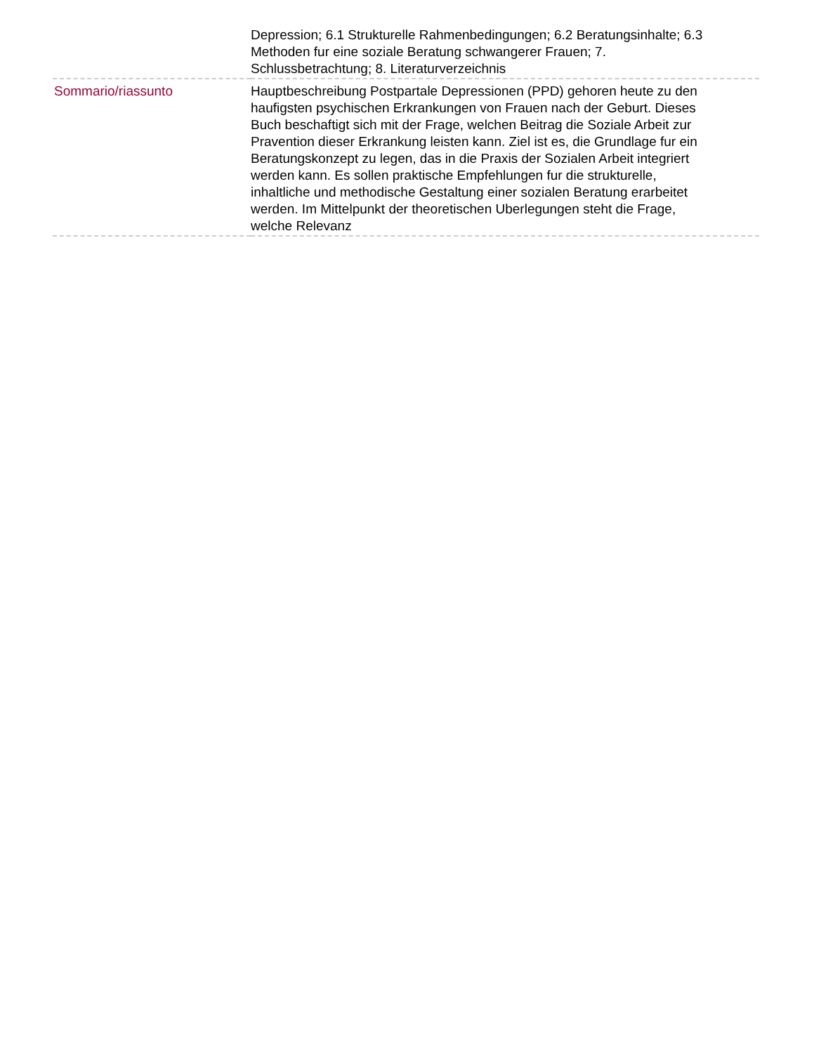| | Depression; 6.1 Strukturelle Rahmenbedingungen; 6.2 Beratungsinhalte; 6.3 Methoden fur eine soziale Beratung schwangerer Frauen; 7. Schlussbetrachtung; 8. Literaturverzeichnis |
| Sommario/riassunto | Hauptbeschreibung Postpartale Depressionen (PPD) gehoren heute zu den haufigsten psychischen Erkrankungen von Frauen nach der Geburt. Dieses Buch beschaftigt sich mit der Frage, welchen Beitrag die Soziale Arbeit zur Pravention dieser Erkrankung leisten kann. Ziel ist es, die Grundlage fur ein Beratungskonzept zu legen, das in die Praxis der Sozialen Arbeit integriert werden kann. Es sollen praktische Empfehlungen fur die strukturelle, inhaltliche und methodische Gestaltung einer sozialen Beratung erarbeitet werden. Im Mittelpunkt der theoretischen Uberlegungen steht die Frage, welche Relevanz |